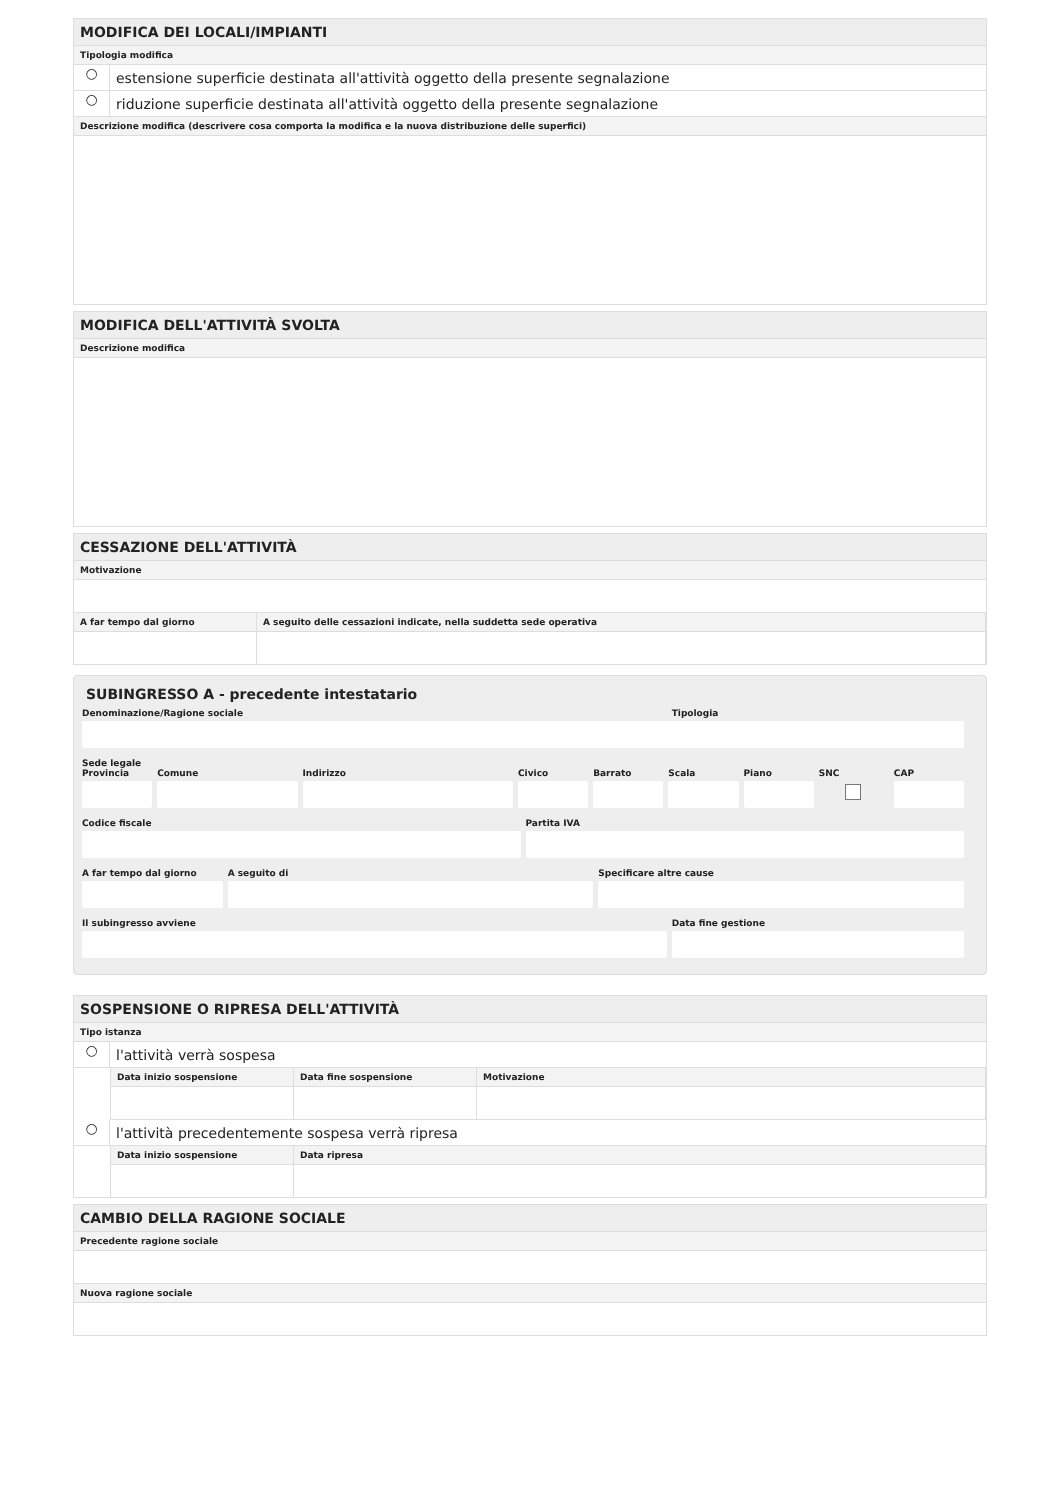MODIFICA DEI LOCALI/IMPIANTI
Tipologia modifica
○ estensione superficie destinata all'attività oggetto della presente segnalazione
○ riduzione superficie destinata all'attività oggetto della presente segnalazione
Descrizione modifica (descrivere cosa comporta la modifica e la nuova distribuzione delle superfici)
MODIFICA DELL'ATTIVITÀ SVOLTA
Descrizione modifica
CESSAZIONE DELL'ATTIVITÀ
Motivazione
A far tempo dal giorno A seguito delle cessazioni indicate, nella suddetta sede operativa
SUBINGRESSO A - precedente intestatario
Denominazione/Ragione sociale Tipologia
Sede legale
Provincia Comune Indirizzo Civico Barrato Scala Piano SNC CAP
Codice fiscale Partita IVA
A far tempo dal giorno A seguito di Specificare altre cause
Il subingresso avviene Data fine gestione
SOSPENSIONE O RIPRESA DELL'ATTIVITÀ
Tipo istanza
○ l'attività verrà sospesa
Data inizio sospensione Data fine sospensione Motivazione
○ l'attività precedentemente sospesa verrà ripresa
Data inizio sospensione Data ripresa
CAMBIO DELLA RAGIONE SOCIALE
Precedente ragione sociale
Nuova ragione sociale